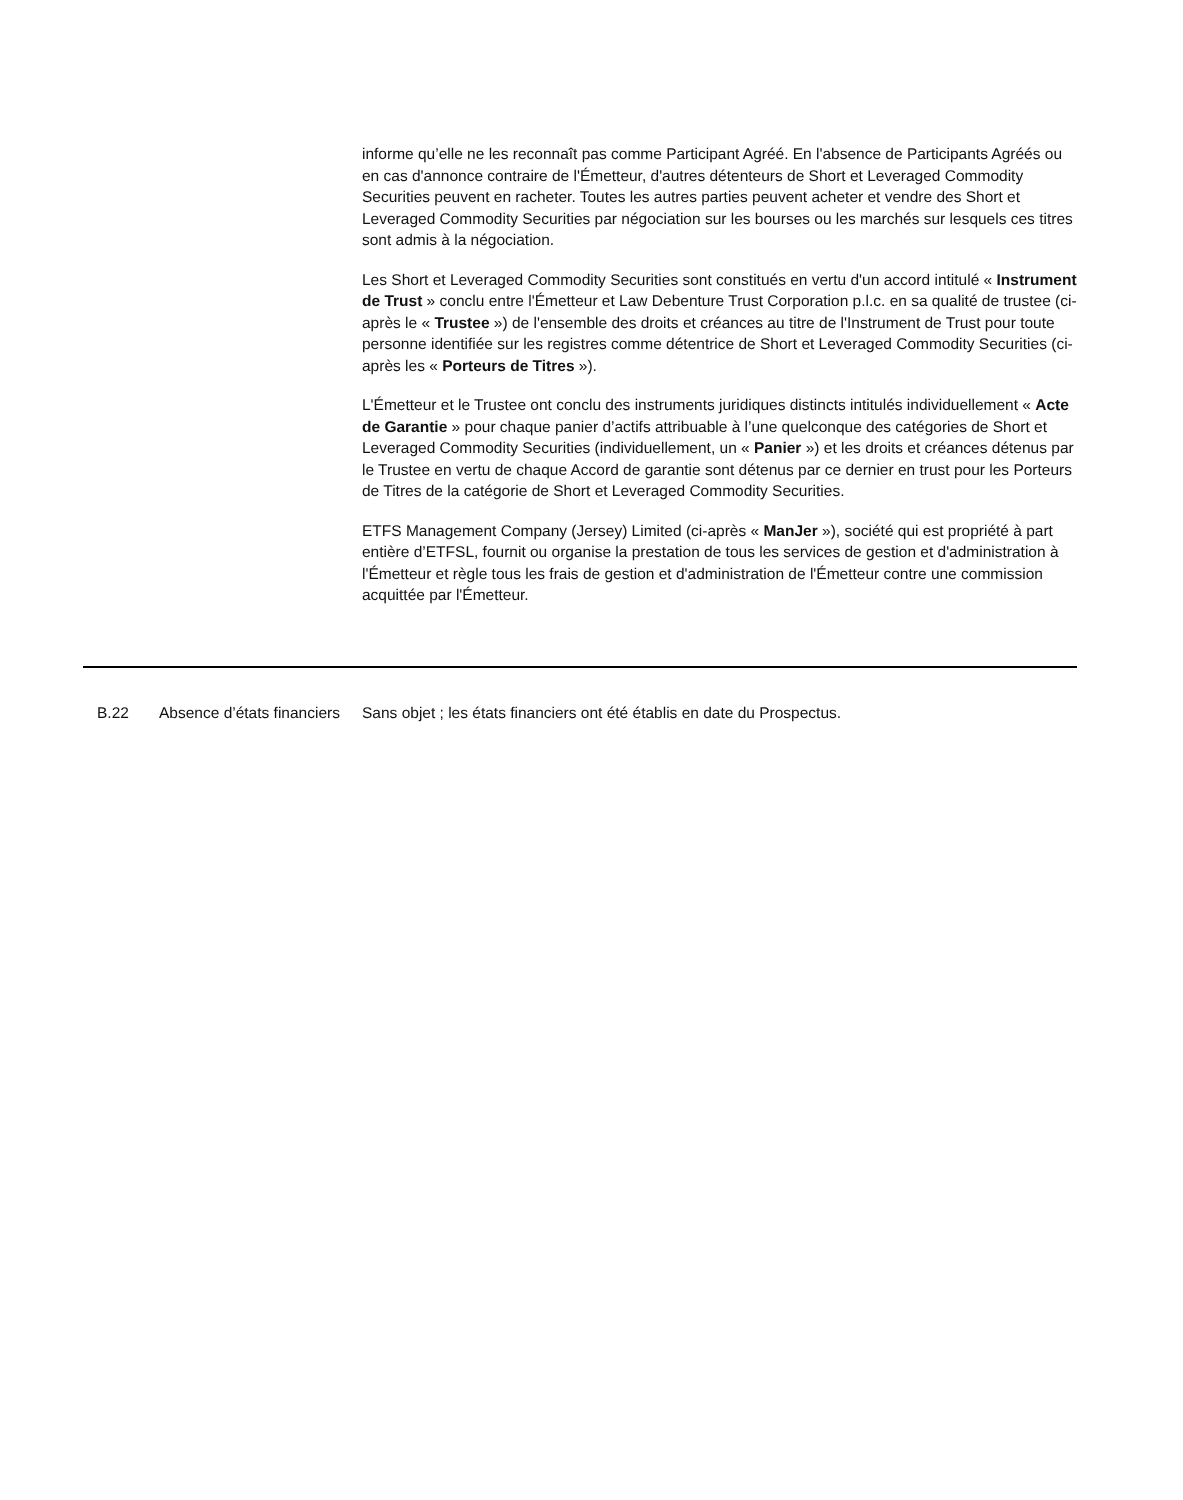informe qu’elle ne les reconnaît pas comme Participant Agréé. En l'absence de Participants Agréés ou en cas d'annonce contraire de l'Émetteur, d'autres détenteurs de Short et Leveraged Commodity Securities peuvent en racheter. Toutes les autres parties peuvent acheter et vendre des Short et Leveraged Commodity Securities par négociation sur les bourses ou les marchés sur lesquels ces titres sont admis à la négociation.
Les Short et Leveraged Commodity Securities sont constitués en vertu d'un accord intitulé « Instrument de Trust » conclu entre l'Émetteur et Law Debenture Trust Corporation p.l.c. en sa qualité de trustee (ci-après le « Trustee ») de l'ensemble des droits et créances au titre de l'Instrument de Trust pour toute personne identifiée sur les registres comme détentrice de Short et Leveraged Commodity Securities (ci-après les « Porteurs de Titres »).
L'Émetteur et le Trustee ont conclu des instruments juridiques distincts intitulés individuellement « Acte de Garantie » pour chaque panier d’actifs attribuable à l’une quelconque des catégories de Short et Leveraged Commodity Securities (individuellement, un « Panier ») et les droits et créances détenus par le Trustee en vertu de chaque Accord de garantie sont détenus par ce dernier en trust pour les Porteurs de Titres de la catégorie de Short et Leveraged Commodity Securities.
ETFS Management Company (Jersey) Limited (ci-après « ManJer »), société qui est propriété à part entière d’ETFSL, fournit ou organise la prestation de tous les services de gestion et d'administration à l'Émetteur et règle tous les frais de gestion et d'administration de l'Émetteur contre une commission acquittée par l'Émetteur.
B.22 Absence d’états financiers
Sans objet ; les états financiers ont été établis en date du Prospectus.